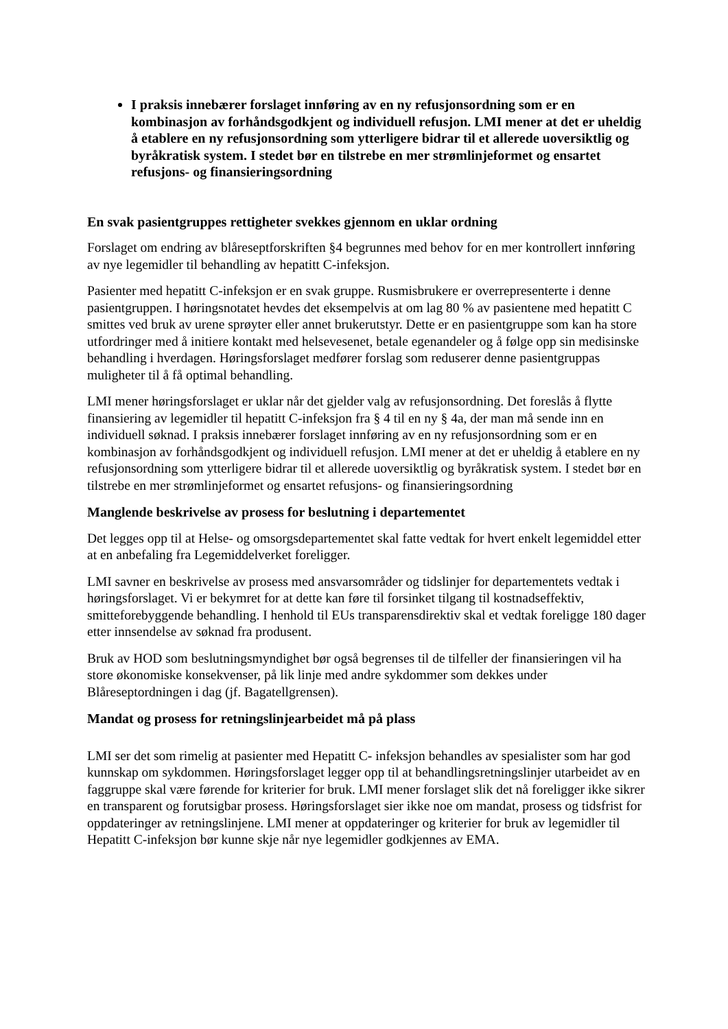I praksis innebærer forslaget innføring av en ny refusjonsordning som er en kombinasjon av forhåndsgodkjent og individuell refusjon. LMI mener at det er uheldig å etablere en ny refusjonsordning som ytterligere bidrar til et allerede uoversiktlig og byråkratisk system. I stedet bør en tilstrebe en mer strømlinjeformet og ensartet refusjons- og finansieringsordning
En svak pasientgruppes rettigheter svekkes gjennom en uklar ordning
Forslaget om endring av blåreseptforskriften §4 begrunnes med behov for en mer kontrollert innføring av nye legemidler til behandling av hepatitt C-infeksjon.
Pasienter med hepatitt C-infeksjon er en svak gruppe. Rusmisbrukere er overrepresenterte i denne pasientgruppen. I høringsnotatet hevdes det eksempelvis at om lag 80 % av pasientene med hepatitt C smittes ved bruk av urene sprøyter eller annet brukerutstyr. Dette er en pasientgruppe som kan ha store utfordringer med å initiere kontakt med helsevesenet, betale egenandeler og å følge opp sin medisinske behandling i hverdagen. Høringsforslaget medfører forslag som reduserer denne pasientgruppas muligheter til å få optimal behandling.
LMI mener høringsforslaget er uklar når det gjelder valg av refusjonsordning. Det foreslås å flytte finansiering av legemidler til hepatitt C-infeksjon fra § 4 til en ny § 4a, der man må sende inn en individuell søknad. I praksis innebærer forslaget innføring av en ny refusjonsordning som er en kombinasjon av forhåndsgodkjent og individuell refusjon. LMI mener at det er uheldig å etablere en ny refusjonsordning som ytterligere bidrar til et allerede uoversiktlig og byråkratisk system. I stedet bør en tilstrebe en mer strømlinjeformet og ensartet refusjons- og finansieringsordning
Manglende beskrivelse av prosess for beslutning i departementet
Det legges opp til at Helse- og omsorgsdepartementet skal fatte vedtak for hvert enkelt legemiddel etter at en anbefaling fra Legemiddelverket foreligger.
LMI savner en beskrivelse av prosess med ansvarsområder og tidslinjer for departementets vedtak i høringsforslaget. Vi er bekymret for at dette kan føre til forsinket tilgang til kostnadseffektiv, smitteforebyggende behandling. I henhold til EUs transparensdirektiv skal et vedtak foreligge 180 dager etter innsendelse av søknad fra produsent.
Bruk av HOD som beslutningsmyndighet bør også begrenses til de tilfeller der finansieringen vil ha store økonomiske konsekvenser, på lik linje med andre sykdommer som dekkes under Blåreseptordningen i dag (jf. Bagatellgrensen).
Mandat og prosess for retningslinjearbeidet må på plass
LMI ser det som rimelig at pasienter med Hepatitt C- infeksjon behandles av spesialister som har god kunnskap om sykdommen. Høringsforslaget legger opp til at behandlingsretningslinjer utarbeidet av en faggruppe skal være førende for kriterier for bruk. LMI mener forslaget slik det nå foreligger ikke sikrer en transparent og forutsigbar prosess. Høringsforslaget sier ikke noe om mandat, prosess og tidsfrist for oppdateringer av retningslinjene. LMI mener at oppdateringer og kriterier for bruk av legemidler til Hepatitt C-infeksjon bør kunne skje når nye legemidler godkjennes av EMA.